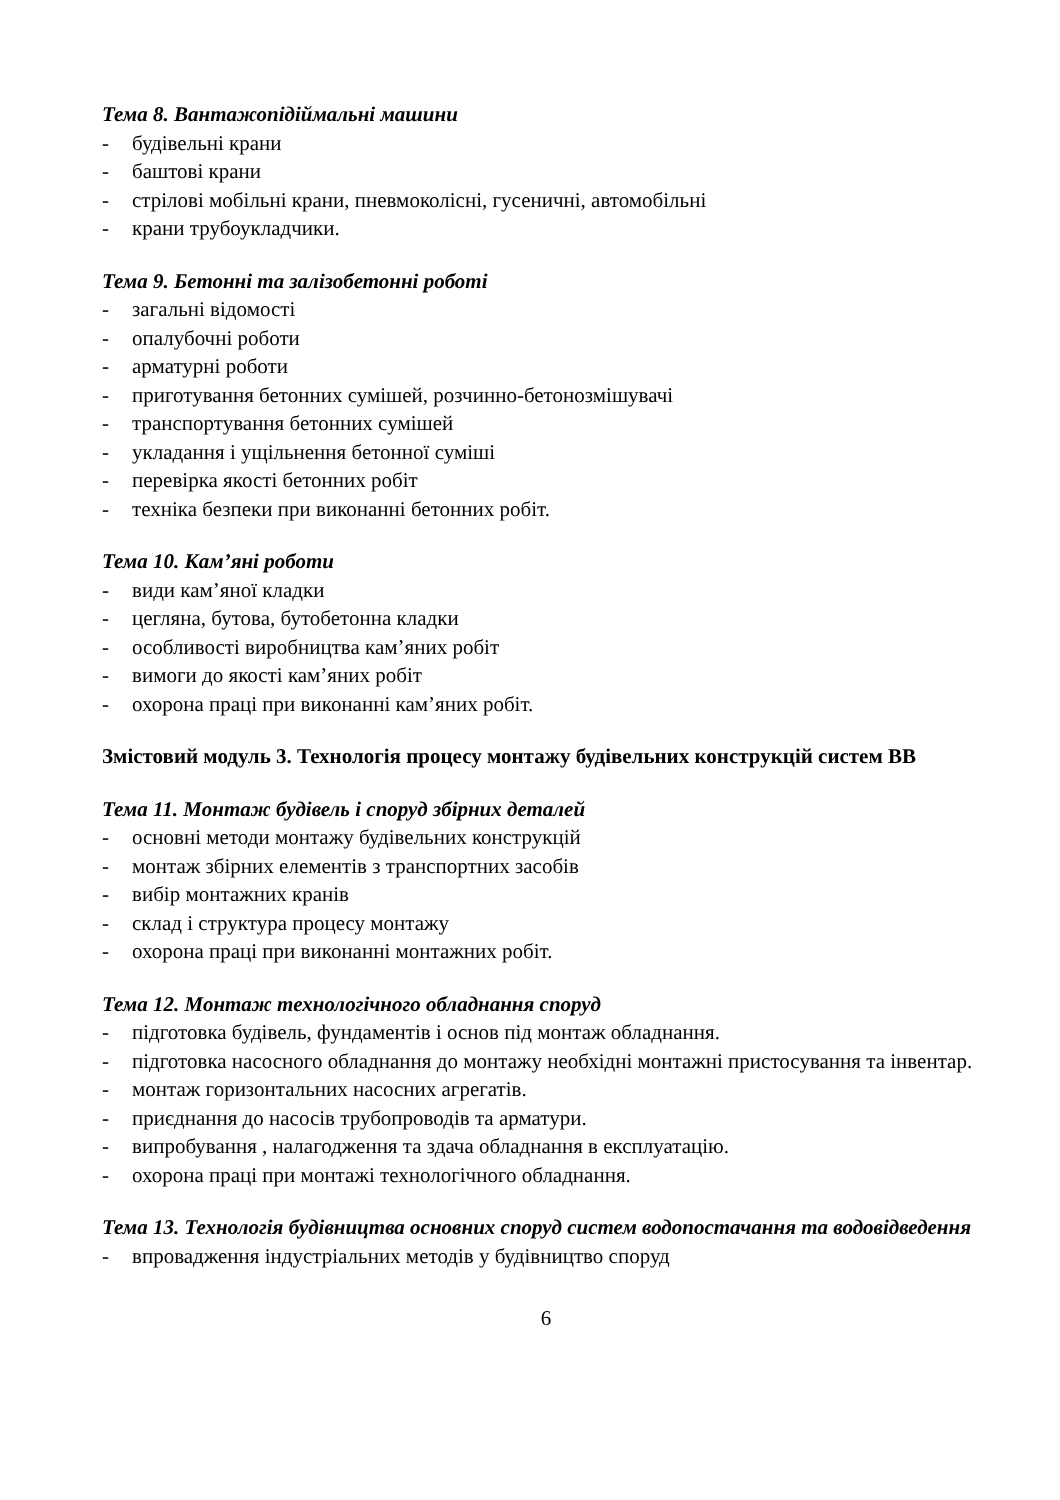Тема 8. Вантажопідіймальні машини
- будівельні крани
- баштові крани
- стрілові мобільні крани, пневмоколісні, гусеничні, автомобільні
- крани трубоукладчики.
Тема 9. Бетонні та залізобетонні роботі
- загальні відомості
- опалубочні роботи
- арматурні роботи
- приготування бетонних сумішей, розчинно-бетонозмішувачі
- транспортування бетонних сумішей
- укладання і ущільнення бетонної суміші
- перевірка якості бетонних робіт
- техніка безпеки при виконанні бетонних робіт.
Тема 10. Кам’яні роботи
- види кам’яної кладки
- цегляна, бутова, бутобетонна кладки
- особливості виробництва кам’яних робіт
- вимоги до якості кам’яних робіт
- охорона праці при виконанні кам’яних робіт.
Змістовий модуль 3. Технологія процесу монтажу будівельних конструкцій систем ВВ
Тема 11. Монтаж будівель і споруд збірних деталей
- основні методи монтажу будівельних конструкцій
- монтаж збірних елементів з транспортних засобів
- вибір монтажних кранів
- склад і структура процесу монтажу
- охорона праці при виконанні монтажних робіт.
Тема 12. Монтаж технологічного обладнання споруд
- підготовка будівель, фундаментів і основ під монтаж обладнання.
- підготовка насосного обладнання до монтажу необхідні монтажні пристосування та інвентар.
- монтаж горизонтальних насосних агрегатів.
- приєднання до насосів трубопроводів та арматури.
- випробування , налагодження та здача обладнання в експлуатацію.
- охорона праці при монтажі технологічного обладнання.
Тема 13. Технологія будівництва основних споруд систем водопостачання та водовідведення
- впровадження індустріальних методів у будівництво споруд
6